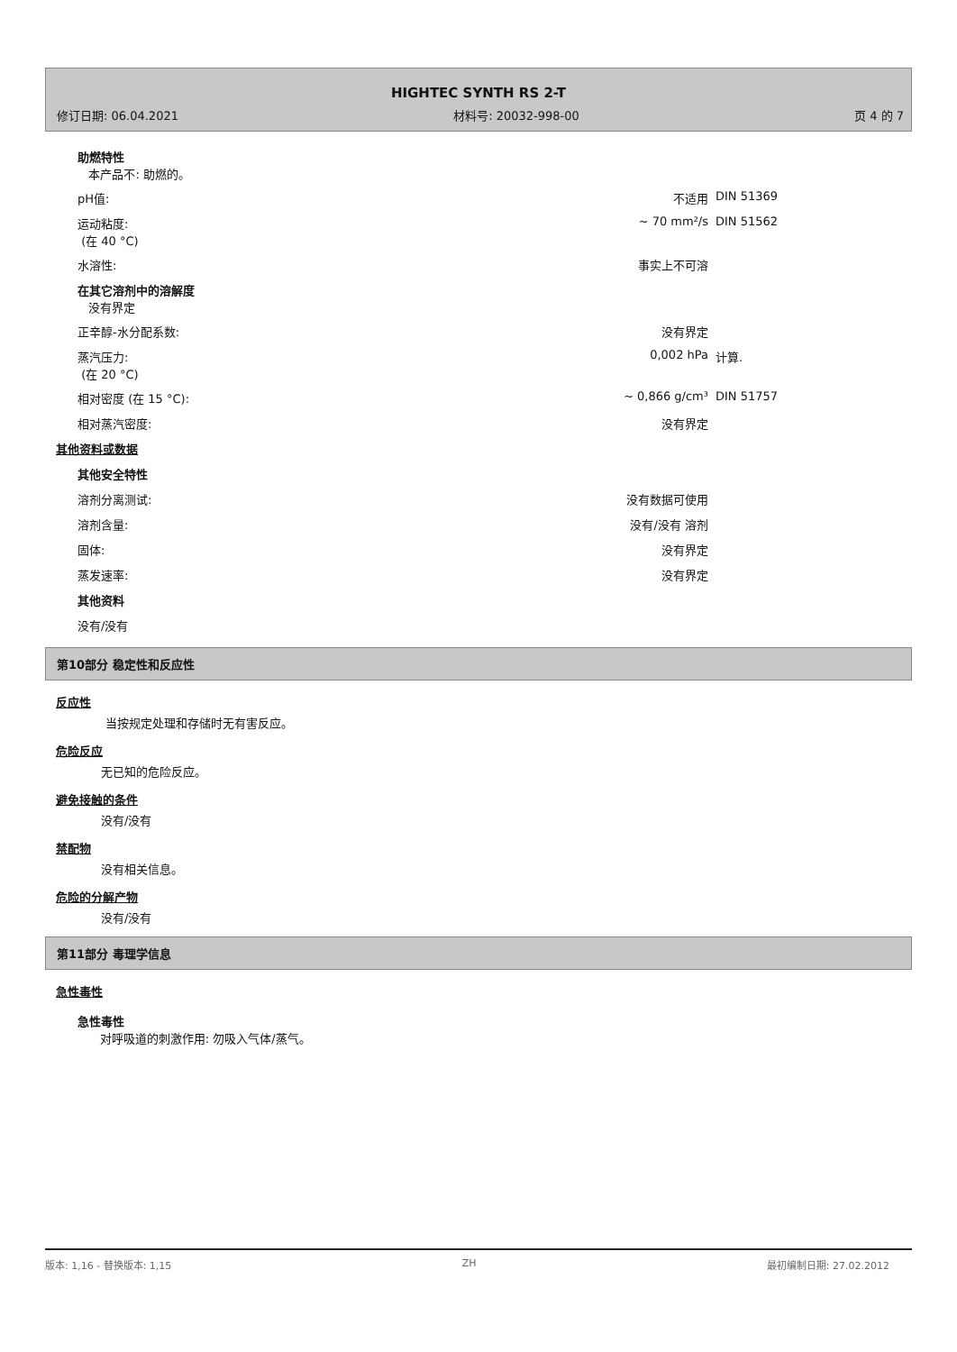HIGHTEC SYNTH RS 2-T
修订日期: 06.04.2021 材料号: 20032-998-00 页 4 的 7
| 助燃特性 本产品不: 助燃的。 | | |
| pH值: | 不适用 | DIN 51369 |
| 运动粘度: (在 40 °C) | ~ 70 mm²/s | DIN 51562 |
| 水溶性: | 事实上不可溶 | |
| 在其它溶剂中的溶解度 没有界定 | | |
| 正辛醇-水分配系数: | 没有界定 | |
| 蒸汽压力: (在 20 °C) | 0,002 hPa | 计算. |
| 相对密度 (在 15 °C): | ~ 0,866 g/cm³ | DIN 51757 |
| 相对蒸汽密度: | 没有界定 | |
| 其他资料或数据 | | |
| 其他安全特性 | | |
| 溶剂分离测试: | 没有数据可使用 | |
| 溶剂含量: | 没有/没有 溶剂 | |
| 固体: | 没有界定 | |
| 蒸发速率: | 没有界定 | |
| 其他资料 | | |
| 没有/没有 | | |
第10部分 稳定性和反应性
反应性
当按规定处理和存储时无有害反应。
危险反应
无已知的危险反应。
避免接触的条件
没有/没有
禁配物
没有相关信息。
危险的分解产物
没有/没有
第11部分 毒理学信息
急性毒性
急性毒性
对呼吸道的刺激作用: 勿吸入气体/蒸气。
版本: 1,16 - 替换版本: 1,15 ZH 最初编制日期: 27.02.2012